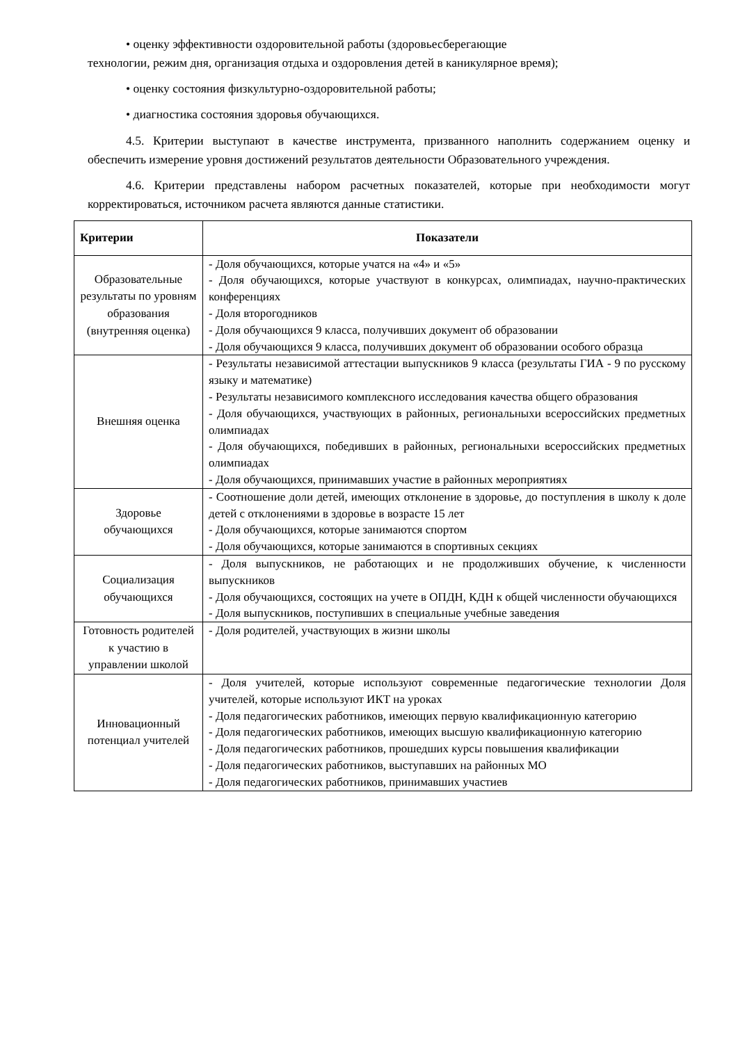• оценку эффективности оздоровительной работы (здоровьесберегающие
технологии, режим дня, организация отдыха и оздоровления детей в каникулярное время);
• оценку состояния физкультурно-оздоровительной работы;
• диагностика состояния здоровья обучающихся.
4.5. Критерии выступают в качестве инструмента, призванного наполнить содержанием оценку и обеспечить измерение уровня достижений результатов деятельности Образовательного учреждения.
4.6. Критерии представлены набором расчетных показателей, которые при необходимости могут корректироваться, источником расчета являются данные статистики.
| Критерии | Показатели |
| --- | --- |
| Образовательные результаты по уровням образования (внутренняя оценка) | - Доля обучающихся, которые учатся на «4» и «5» - Доля обучающихся, которые участвуют в конкурсах, олимпиадах, научно-практических конференциях - Доля второгодников - Доля обучающихся 9 класса, получивших документ об образовании - Доля обучающихся 9 класса, получивших документ об образовании особого образца |
| Внешняя оценка | - Результаты независимой аттестации выпускников 9 класса (результаты ГИА - 9 по русскому языку и математике) - Результаты независимого комплексного исследования качества общего образования - Доля обучающихся, участвующих в районных, региональныхи всероссийских предметных олимпиадах - Доля обучающихся, победивших в районных, региональныхи всероссийских предметных олимпиадах - Доля обучающихся, принимавших участие в районных мероприятиях |
| Здоровье обучающихся | - Соотношение доли детей, имеющих отклонение в здоровье, до поступления в школу к доле детей с отклонениями в здоровье в возрасте 15 лет - Доля обучающихся, которые занимаются спортом - Доля обучающихся, которые занимаются в спортивных секциях |
| Социализация обучающихся | - Доля выпускников, не работающих и не продолживших обучение, к численности выпускников - Доля обучающихся, состоящих на учете в ОПДН, КДН к общей численности обучающихся - Доля выпускников, поступивших в специальные учебные заведения |
| Готовность родителей к участию в управлении школой | - Доля родителей, участвующих в жизни школы |
| Инновационный потенциал учителей | - Доля учителей, которые используют современные педагогические технологии Доля учителей, которые используют ИКТ на уроках - Доля педагогических работников, имеющих первую квалификационную категорию - Доля педагогических работников, имеющих высшую квалификационную категорию - Доля педагогических работников, прошедших курсы повышения квалификации - Доля педагогических работников, выступавших на районных МО - Доля педагогических работников, принимавших участиев |